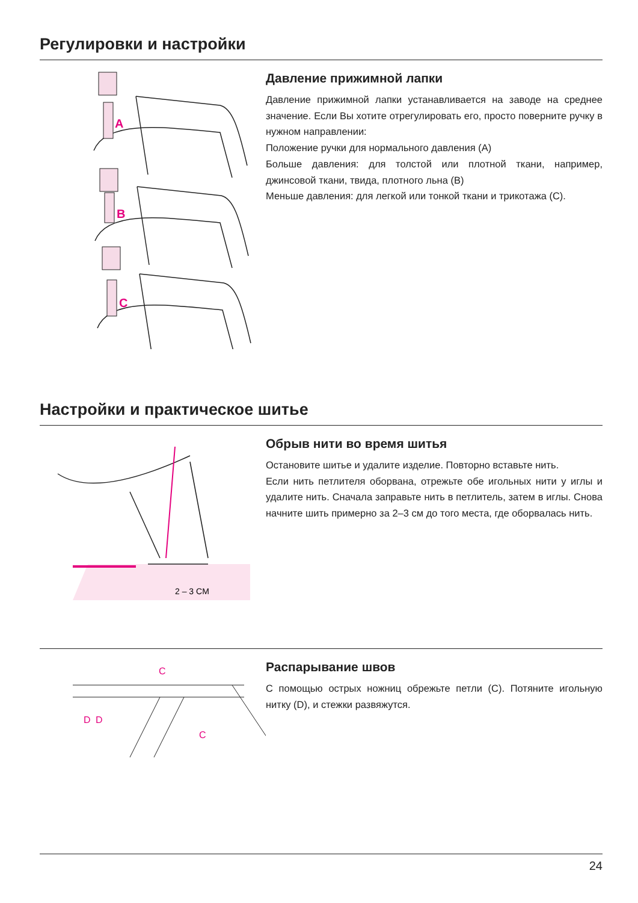Регулировки и настройки
A
B
C
Давление прижимной лапки
Давление прижимной лапки устанавливается на заводе на среднее значение. Если Вы хотите отрегулировать его, просто поверните ручку в нужном направлении:
Положение ручки для нормального давления (A)
Больше давления: для толстой или плотной ткани, например, джинсовой ткани, твида, плотного льна (B)
Меньше давления: для легкой или тонкой ткани и трикотажа (C).
Настройки и практическое шитье
2 – 3 CM
Обрыв нити во время шитья
Остановите шитье и удалите изделие. Повторно вставьте нить.
Если нить петлителя оборвана, отрежьте обе игольных нити у иглы и удалите нить. Сначала заправьте нить в петлитель, затем в иглы. Снова начните шить примерно за 2–3 см до того места, где оборвалась нить.
C
D
D
C
Распарывание швов
С помощью острых ножниц обрежьте петли (C). Потяните игольную нитку (D), и стежки развяжутся.
24